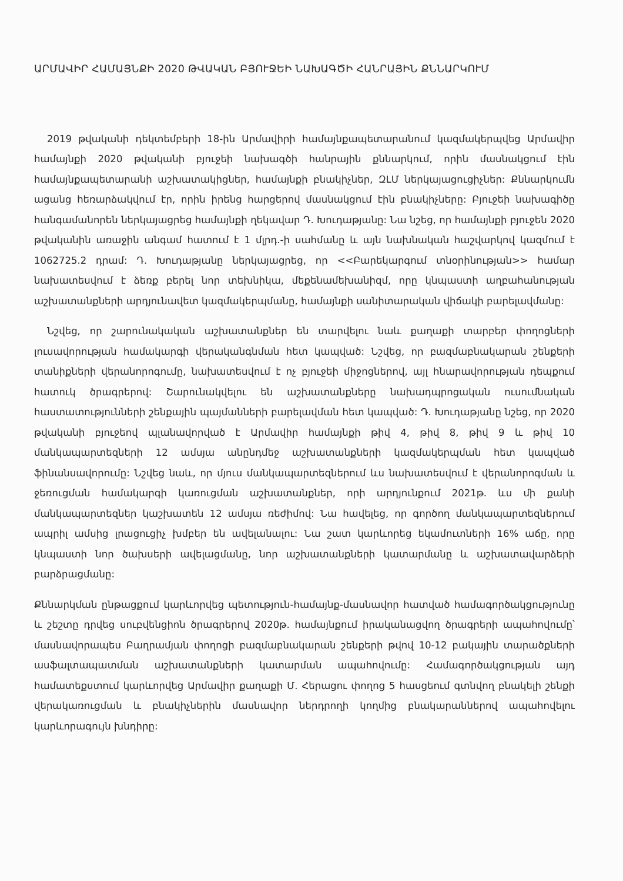ԱՐՄԱՎԻՐ ՀԱՄԱՅՆՔԻ 2020 ԹՎԱԿԱՆ ԲՅՈՒՋԵԻ ՆԱԽԱԳԾԻ ՀԱՆՐԱՅԻՆ ՔՆՆԱՐԿՈՒՄ
2019 թվականի դեկտեմբերի 18-ին Արմավիրի համայնքապետարանում կազմակերպվեց Արմավիր համայնքի 2020 թվականի բյուջեի նախագծի հանրային քննարկում, որին մասնակցում էին համայնքապետարանի աշխատակիցներ, համայնքի բնակիչներ, ԶԼՄ ներկայացուցիչներ: Քննարկումն ացանց հեռարձակվում էր, որին իրենց հարցերով մասնակցում էին բնակիչները: Բյուջեի նախագիծը հանգամանորեն ներկայացրեց համայնքի ղեկավար Դ. Խուդաթյանը: Նա նշեց, որ համայնքի բյուջեն 2020 թվականին առաջին անգամ հատում է 1 մլրդ.-ի սահմանը և այն նախնական հաշվարկով կազմում է 1062725.2 դրամ: Դ. Խուդաթյանը ներկայացրեց, որ <<Բարեկարգում տնօրինության>> համար նախատեսվում է ձեռք բերել նոր տեխնիկա, մեքենամեխանիզմ, որը կնպաստի աղբահանության աշխատանքների արդյունավետ կազմակերպմանը, համայնքի սանիտարական վիճակի բարելավմանը:
Նշվեց, որ շարունակական աշխատանքներ են տարվելու նաև քաղաքի տարբեր փողոցների լուսավորության համակարգի վերականգնման հետ կապված: Նշվեց, որ բազմաբնակարան շենքերի տանիքների վերանորոգումը, նախատեսվում է ոչ բյուջեի միջոցներով, այլ հնարավորության դեպքում հատուկ ծրագրերով: Շարունակվելու են աշխատանքները նախադպրոցական ուսումնական հաստատությունների շենքային պայմանների բարելավման հետ կապված: Դ. Խուդաթյանը նշեց, որ 2020 թվականի բյուջեով պլանավորված է Արմավիր համայնքի թիվ 4, թիվ 8, թիվ 9 և թիվ 10 մանկապարտեզների 12 ամսյա անընդմեջ աշխատանքների կազմակերպման հետ կապված ֆինանսավորումը: Նշվեց նաև, որ մյուս մանկապարտեզներում ևս նախատեսվում է վերանորոգման և ջեռուցման համակարգի կառուցման աշխատանքներ, որի արդյունքում 2021թ. ևս մի քանի մանկապարտեզներ կաշխատեն 12 ամսյա ռեժիմով: Նա հավելեց, որ գործող մանկապարտեզներում ապրիլ ամսից լրացուցիչ խմբեր են ավելանալու: Նա շատ կարևորեց եկամուտների 16% աճը, որը կնպաստի նոր ծախսերի ավելացմանը, նոր աշխատանքների կատարմանը և աշխատավարձերի բարձրացմանը:
Քննարկման ընթացքում կարևորվեց պետություն-համայնք-մասնավոր հատված համագործակցությունը և շեշտը դրվեց սուբվենցիոն ծրագրերով 2020թ. համայնքում իրականացվող ծրագրերի ապահովումը՝ մասնավորապես Բաղրամյան փողոցի բազմաբնակարան շենքերի թվով 10-12 բակային տարածքների ասֆալտապատման աշխատանքների կատարման ապահովումը: Համագործակցության այդ համատեքստում կարևորվեց Արմավիր քաղաքի Մ. Հերացու փողոց 5 հասցեում գտնվող բնակելի շենքի վերակառուցման և բնակիչներին մասնավոր ներդրողի կողմից բնակարաններով ապահովելու կարևորագույն խնդիրը: